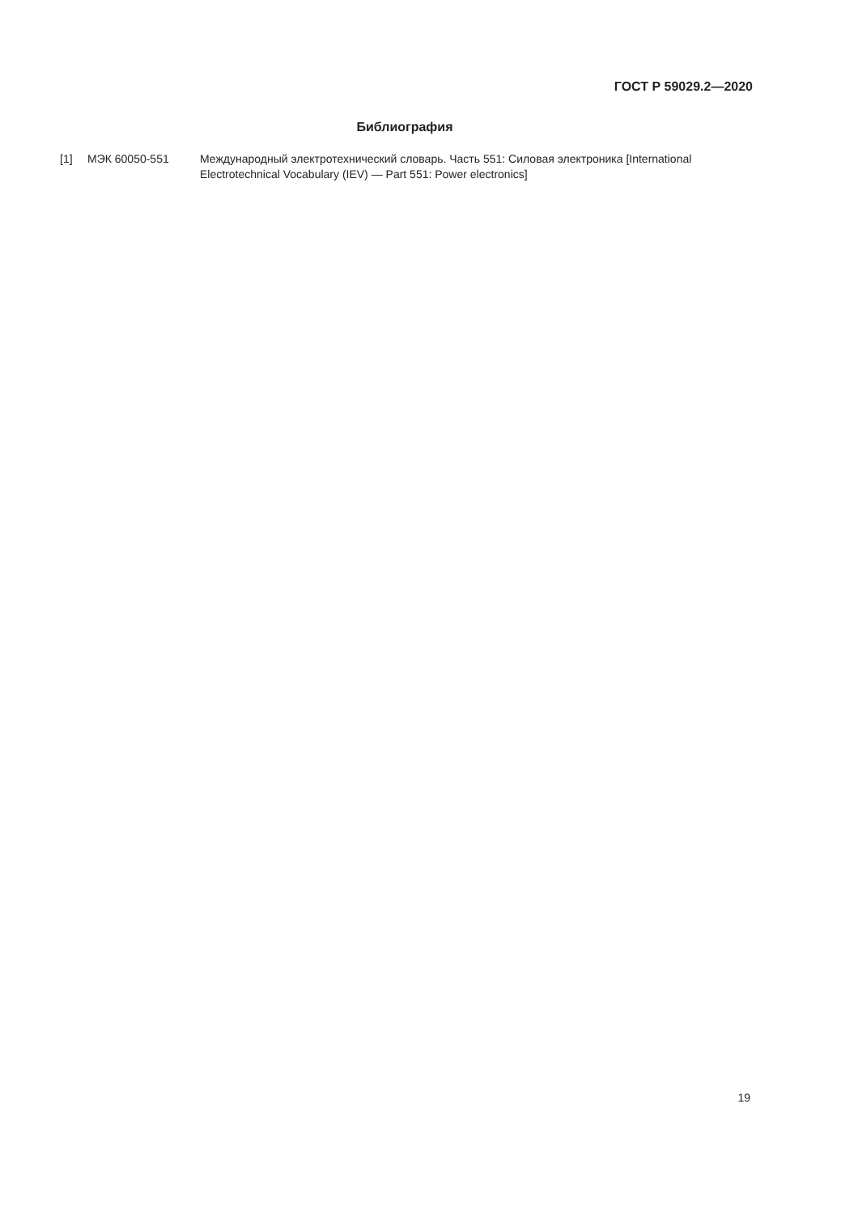ГОСТ Р 59029.2—2020
Библиография
[1] МЭК 60050-551 Международный электротехнический словарь. Часть 551: Силовая электроника [International Electrotechnical Vocabulary (IEV) — Part 551: Power electronics]
19